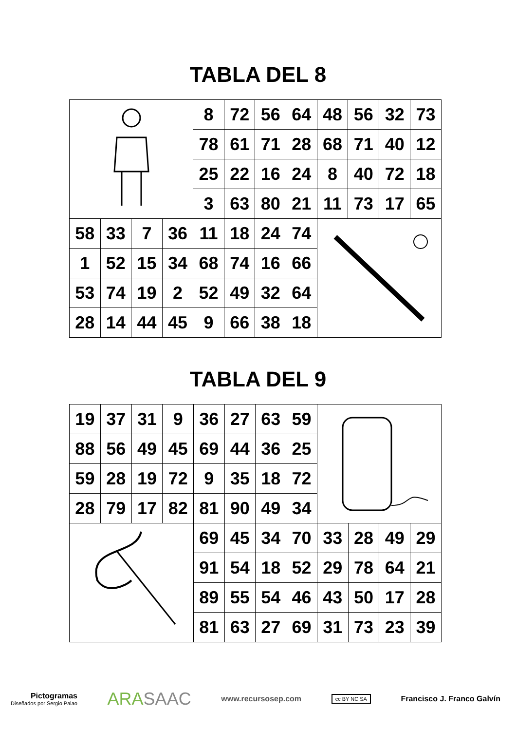TABLA DEL 8
| | | | | 8 | 72 | 56 | 64 | 48 | 56 | 32 | 73 |
| | | | | 78 | 61 | 71 | 28 | 68 | 71 | 40 | 12 |
| | | | | 25 | 22 | 16 | 24 | 8 | 40 | 72 | 18 |
| | | | | 3 | 63 | 80 | 21 | 11 | 73 | 17 | 65 |
| 58 | 33 | 7 | 36 | 11 | 18 | 24 | 74 | | | | |
| 1 | 52 | 15 | 34 | 68 | 74 | 16 | 66 | | | | |
| 53 | 74 | 19 | 2 | 52 | 49 | 32 | 64 | | | | |
| 28 | 14 | 44 | 45 | 9 | 66 | 38 | 18 | | | | |
TABLA DEL 9
| 19 | 37 | 31 | 9 | 36 | 27 | 63 | 59 | | | | |
| 88 | 56 | 49 | 45 | 69 | 44 | 36 | 25 | | | | |
| 59 | 28 | 19 | 72 | 9 | 35 | 18 | 72 | | | | |
| 28 | 79 | 17 | 82 | 81 | 90 | 49 | 34 | | | | |
| | | | | 69 | 45 | 34 | 70 | 33 | 28 | 49 | 29 |
| | | | | 91 | 54 | 18 | 52 | 29 | 78 | 64 | 21 |
| | | | | 89 | 55 | 54 | 46 | 43 | 50 | 17 | 28 |
| | | | | 81 | 63 | 27 | 69 | 31 | 73 | 23 | 39 |
Pictogramas
Diseñados por Sergio Palao
ARASAAC
www.recursosep.com
cc BY NC SA
Francisco J. Franco Galvín